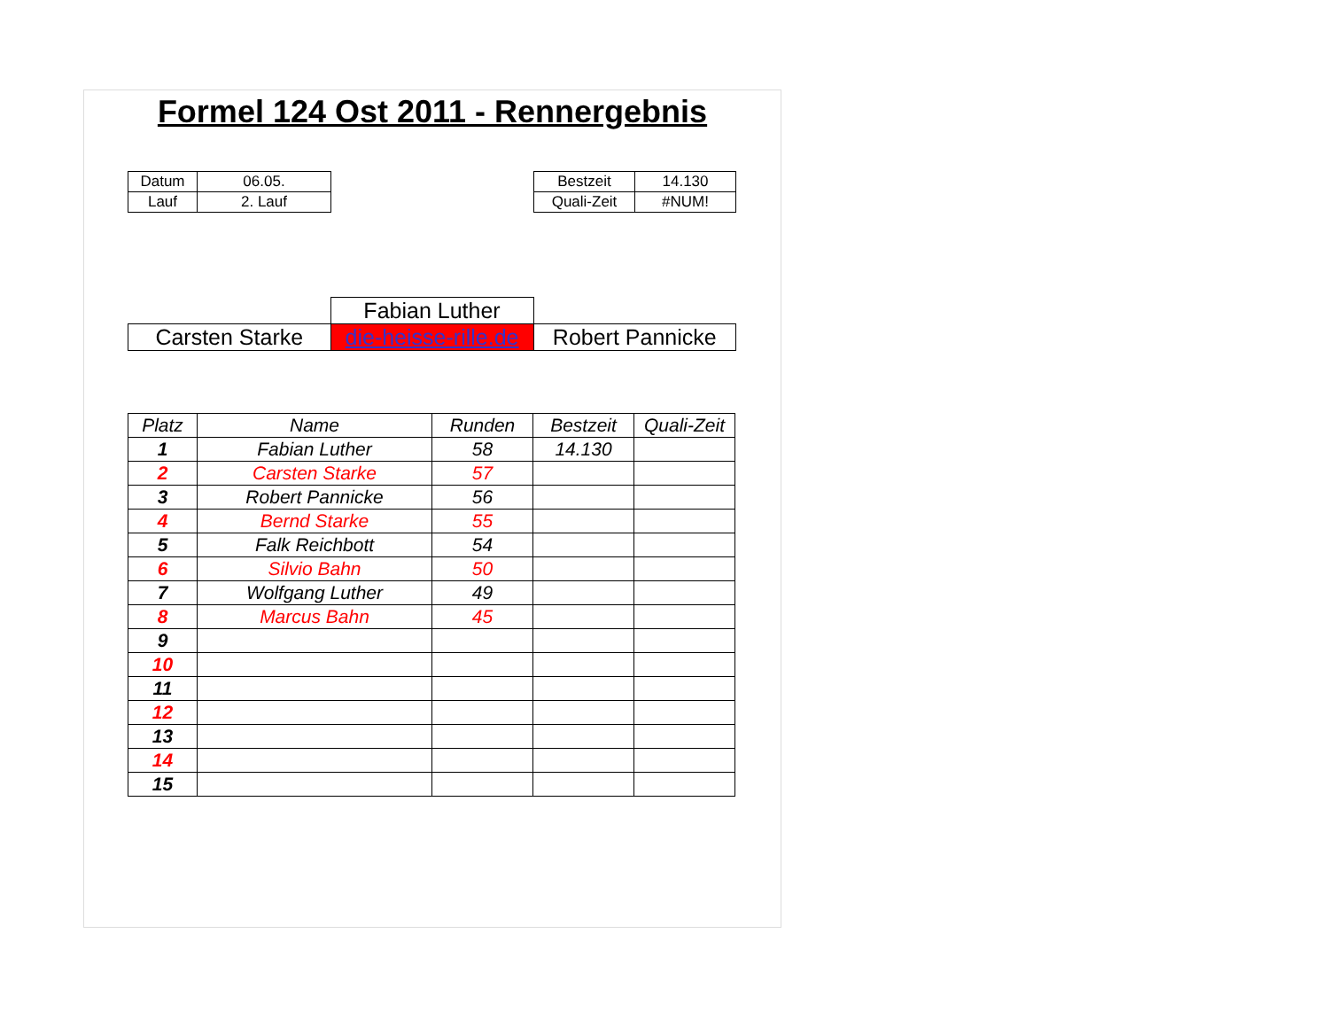Formel 124 Ost 2011 - Rennergebnis
| Datum | 06.05. |
| Lauf | 2. Lauf |
| Bestzeit | 14.130 |
| Quali-Zeit | #NUM! |
| | Fabian Luther | |
| Carsten Starke | die-heisse-rille.de | Robert Pannicke |
| Platz | Name | Runden | Bestzeit | Quali-Zeit |
| --- | --- | --- | --- | --- |
| 1 | Fabian Luther | 58 | 14.130 | |
| 2 | Carsten Starke | 57 | | |
| 3 | Robert Pannicke | 56 | | |
| 4 | Bernd Starke | 55 | | |
| 5 | Falk Reichbott | 54 | | |
| 6 | Silvio Bahn | 50 | | |
| 7 | Wolfgang Luther | 49 | | |
| 8 | Marcus Bahn | 45 | | |
| 9 | | | | |
| 10 | | | | |
| 11 | | | | |
| 12 | | | | |
| 13 | | | | |
| 14 | | | | |
| 15 | | | | |